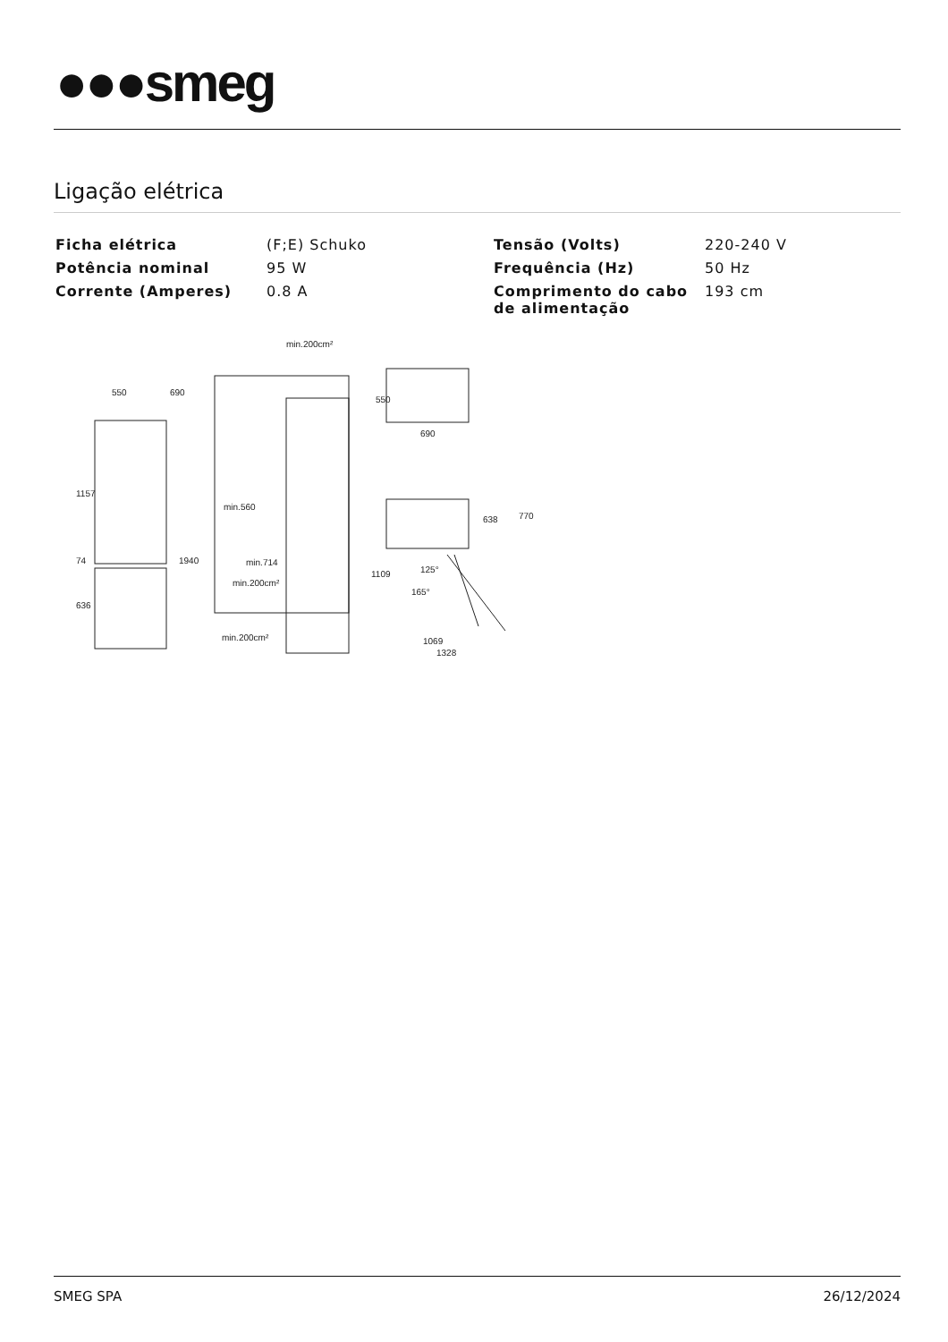●●●smeg
Ligação elétrica
| Ficha elétrica | (F;E) Schuko | Tensão (Volts) | 220-240 V |
| Potência nominal | 95 W | Frequência (Hz) | 50 Hz |
| Corrente (Amperes) | 0.8 A | Comprimento do cabo de alimentação | 193 cm |
550
690
1157
1940
636
74
min.200cm²
min.560
min.714
min.200cm²
min.200cm²
550
690
638
770
1109
125°
165°
1069
1328
SMEG SPA 26/12/2024